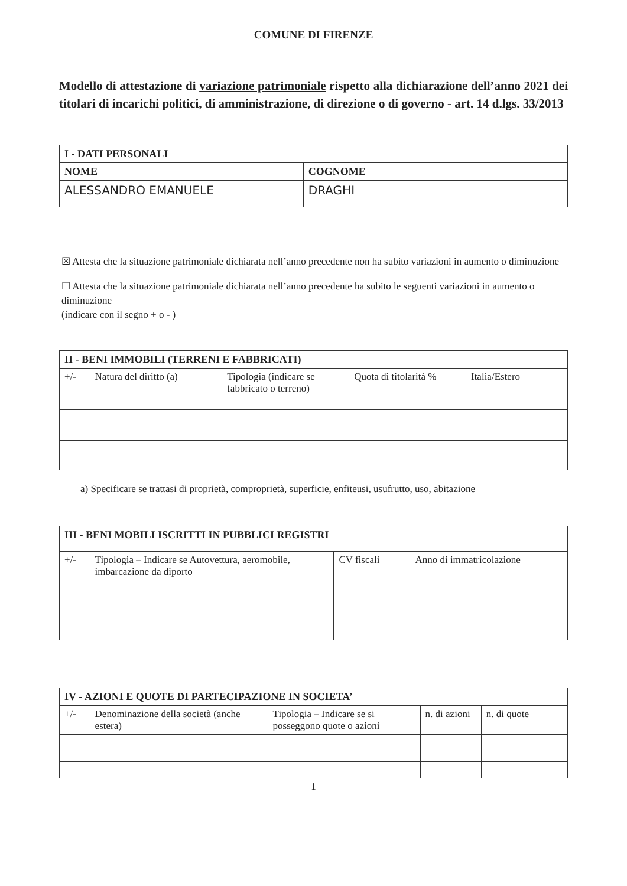COMUNE DI FIRENZE
Modello di attestazione di variazione patrimoniale rispetto alla dichiarazione dell’anno 2021 dei titolari di incarichi politici, di amministrazione, di direzione o di governo - art. 14 d.lgs. 33/2013
| I - DATI PERSONALI | |
| NOME | COGNOME |
| ALESSANDRO EMANUELE | DRAGHI |
☒ Attesta che la situazione patrimoniale dichiarata nell’anno precedente non ha subito variazioni in aumento o diminuzione
☐ Attesta che la situazione patrimoniale dichiarata nell’anno precedente ha subito le seguenti variazioni in aumento o diminuzione
(indicare con il segno + o - )
| II - BENI IMMOBILI (TERRENI E FABBRICATI) | | | | |
| +/- | Natura del diritto (a) | Tipologia (indicare se fabbricato o terreno) | Quota di titolarità % | Italia/Estero |
a) Specificare se trattasi di proprietà, comproprietà, superficie, enfiteusi, usufrutto, uso, abitazione
| III - BENI MOBILI ISCRITTI IN PUBBLICI REGISTRI | | | |
| +/- | Tipologia – Indicare se Autovettura, aeromobile, imbarcazione da diporto | CV fiscali | Anno di immatricolazione |
| IV - AZIONI E QUOTE DI PARTECIPAZIONE IN SOCIETA’ | | | | |
| +/- | Denominazione della società (anche estera) | Tipologia – Indicare se si posseggono quote o azioni | n. di azioni | n. di quote |
1